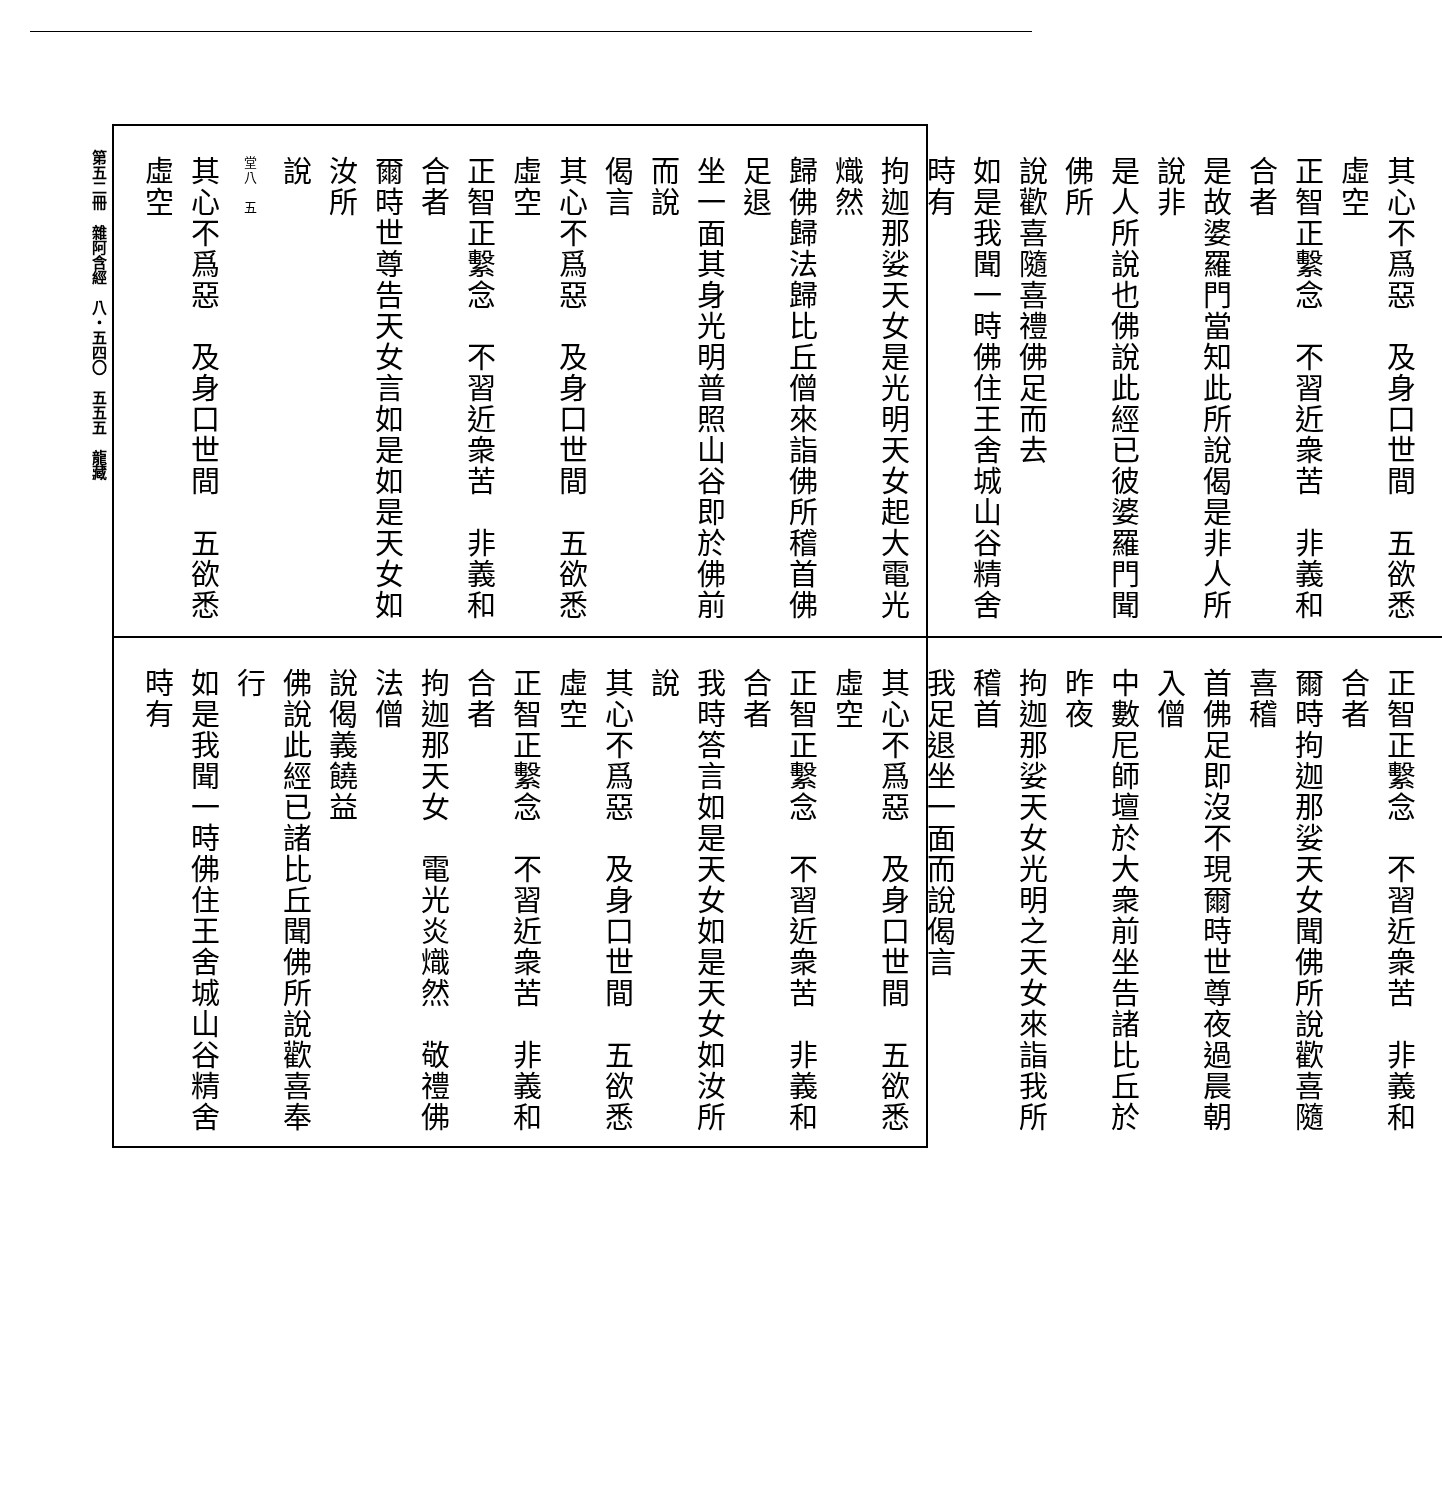第五二冊　雜阿含經　八・五四〇　五五五　龍藏
其心不爲惡　及身口世間　五欲悉虛空
正智正繫念　不習近衆苦　非義和合者
是故婆羅門當知此所說偈是非人所說非
是人所說也佛說此經已彼婆羅門聞佛所
說歡喜隨喜禮佛足而去
如是我聞一時佛住王舍城山谷精舍時有
拘迦那娑天女是光明天女起大電光熾然
歸佛歸法歸比丘僧來詣佛所稽首佛足退
坐一面其身光明普照山谷即於佛前而說
偈言
其心不爲惡　及身口世間　五欲悉虛空
正智正繫念　不習近衆苦　非義和合者
爾時世尊告天女言如是如是天女如汝所
說
堂八　五
其心不爲惡　及身口世間　五欲悉虛空
正智正繫念　不習近衆苦　非義和合者
爾時拘迦那娑天女聞佛所說歡喜隨喜稽
首佛足即沒不現爾時世尊夜過晨朝入僧
中數尼師壇於大衆前坐告諸比丘於昨夜
拘迦那娑天女光明之天女來詣我所稽首
我足退坐一面而說偈言
其心不爲惡　及身口世間　五欲悉虛空
正智正繫念　不習近衆苦　非義和合者
我時答言如是天女如是天女如汝所說
其心不爲惡　及身口世間　五欲悉虛空
正智正繫念　不習近衆苦　非義和合者
拘迦那天女　電光炎熾然　敬禮佛法僧
說偈義饒益
佛說此經已諸比丘聞佛所說歡喜奉行
如是我聞一時佛住王舍城山谷精舍時有